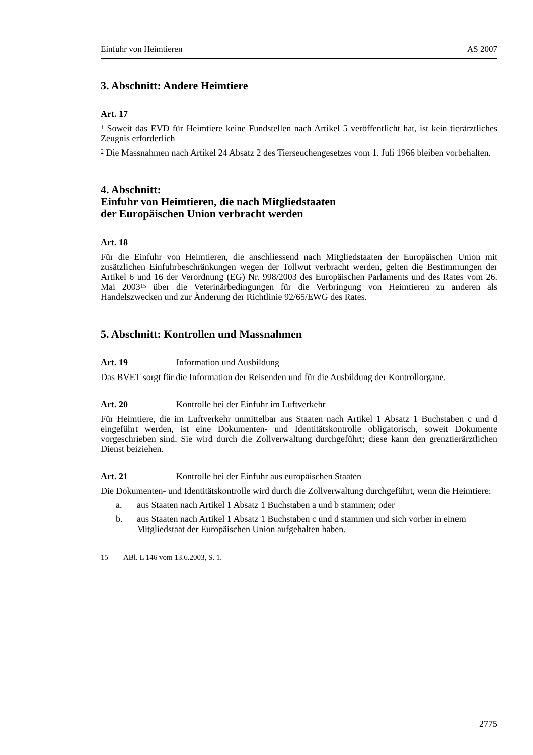Einfuhr von Heimtieren AS 2007
3. Abschnitt: Andere Heimtiere
Art. 17
<sup>1</sup> Soweit das EVD für Heimtiere keine Fundstellen nach Artikel 5 veröffentlicht hat, ist kein tierärztliches Zeugnis erforderlich
<sup>2</sup> Die Massnahmen nach Artikel 24 Absatz 2 des Tierseuchengesetzes vom 1. Juli 1966 bleiben vorbehalten.
4. Abschnitt:
Einfuhr von Heimtieren, die nach Mitgliedstaaten
der Europäischen Union verbracht werden
Art. 18
Für die Einfuhr von Heimtieren, die anschliessend nach Mitgliedstaaten der Europäischen Union mit zusätzlichen Einfuhrbeschränkungen wegen der Tollwut verbracht werden, gelten die Bestimmungen der Artikel 6 und 16 der Verordnung (EG) Nr. 998/2003 des Europäischen Parlaments und des Rates vom 26. Mai 2003<sup>15</sup> über die Veterinärbedingungen für die Verbringung von Heimtieren zu anderen als Handelszwecken und zur Änderung der Richtlinie 92/65/EWG des Rates.
5. Abschnitt: Kontrollen und Massnahmen
Art. 19 Information und Ausbildung
Das BVET sorgt für die Information der Reisenden und für die Ausbildung der Kontrollorgane.
Art. 20 Kontrolle bei der Einfuhr im Luftverkehr
Für Heimtiere, die im Luftverkehr unmittelbar aus Staaten nach Artikel 1 Absatz 1 Buchstaben c und d eingeführt werden, ist eine Dokumenten- und Identitätskontrolle obligatorisch, soweit Dokumente vorgeschrieben sind. Sie wird durch die Zollverwaltung durchgeführt; diese kann den grenztierärztlichen Dienst beiziehen.
Art. 21 Kontrolle bei der Einfuhr aus europäischen Staaten
Die Dokumenten- und Identitätskontrolle wird durch die Zollverwaltung durchgeführt, wenn die Heimtiere:
a. aus Staaten nach Artikel 1 Absatz 1 Buchstaben a und b stammen; oder
b. aus Staaten nach Artikel 1 Absatz 1 Buchstaben c und d stammen und sich vorher in einem Mitgliedstaat der Europäischen Union aufgehalten haben.
15 ABl. L 146 vom 13.6.2003, S. 1.
2775